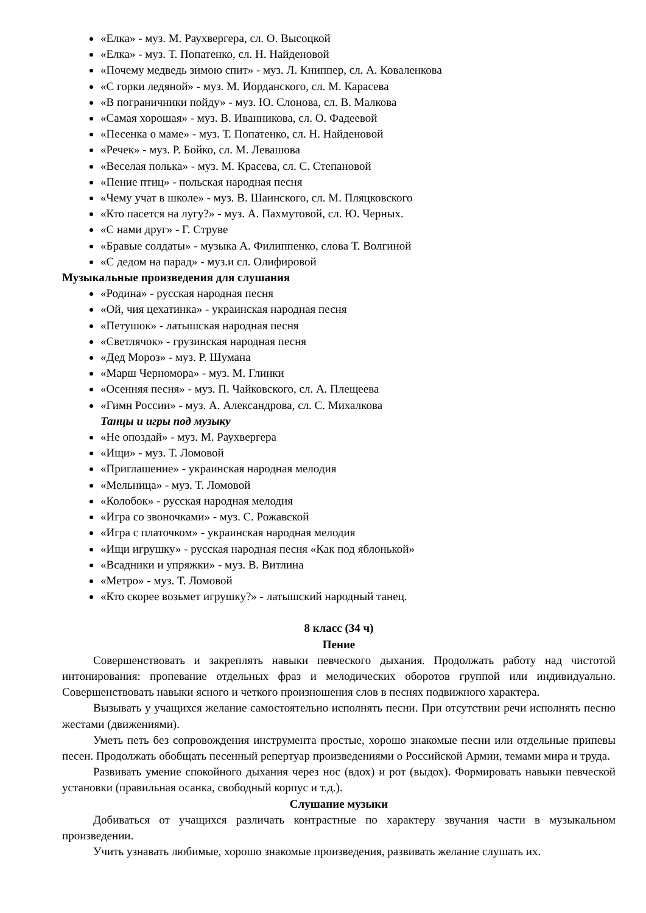«Елка» - муз. М. Раухвергера, сл. О. Высоцкой
«Елка» - муз. Т. Попатенко, сл. Н. Найденовой
«Почему медведь зимою спит» - муз. Л. Книппер, сл. А. Коваленкова
«С горки ледяной» - муз. М. Иорданского, сл. М. Карасева
«В пограничники пойду» - муз. Ю. Слонова, сл. В. Малкова
«Самая хорошая» - муз. В. Иванникова, сл. О. Фадеевой
«Песенка о маме» - муз. Т. Попатенко, сл. Н. Найденовой
«Речек» - муз. Р. Бойко, сл. М. Левашова
«Веселая полька» - муз. М. Красева, сл. С. Степановой
«Пение птиц» - польская народная песня
«Чему учат в школе» - муз. В. Шаинского, сл. М. Пляцковского
«Кто пасется на лугу?» - муз. А. Пахмутовой, сл. Ю. Черных.
«С нами друг» - Г. Струве
«Бравые солдаты» - музыка А. Филиппенко, слова Т. Волгиной
«С дедом на парад» - муз.и сл. Олифировой
Музыкальные произведения для слушания
«Родина» - русская народная песня
«Ой, чия цехатинка» - украинская народная песня
«Петушок» - латышская народная песня
«Светлячок» - грузинская народная песня
«Дед Мороз» - муз. Р. Шумана
«Марш Черномора» - муз. М. Глинки
«Осенняя песня» - муз. П. Чайковского, сл. А. Плещеева
«Гимн России» - муз. А. Александрова, сл. С. Михалкова
Танцы и игры под музыку
«Не опоздай» - муз. М. Раухвергера
«Ищи» - муз. Т. Ломовой
«Приглашение» - украинская народная мелодия
«Мельница» - муз. Т. Ломовой
«Колобок» - русская народная мелодия
«Игра со звоночками» - муз. С. Рожавской
«Игра с платочком» - украинская народная мелодия
«Ищи игрушку» - русская народная песня «Как под яблонькой»
«Всадники и упряжки» - муз. В. Витлина
«Метро» - муз. Т. Ломовой
«Кто скорее возьмет игрушку?» - латышский народный танец.
8 класс (34 ч)
Пение
Совершенствовать и закреплять навыки певческого дыхания. Продолжать работу над чистотой интонирования: пропевание отдельных фраз и мелодических оборотов группой или индивидуально. Совершенствовать навыки ясного и четкого произношения слов в песнях подвижного характера.
Вызывать у учащихся желание самостоятельно исполнять песни. При отсутствии речи исполнять песню жестами (движениями).
Уметь петь без сопровождения инструмента простые, хорошо знакомые песни или отдельные припевы песен. Продолжать обобщать песенный репертуар произведениями о Российской Армии, темами мира и труда.
Развивать умение спокойного дыхания через нос (вдох) и рот (выдох). Формировать навыки певческой установки (правильная осанка, свободный корпус и т.д.).
Слушание музыки
Добиваться от учащихся различать контрастные по характеру звучания части в музыкальном произведении.
Учить узнавать любимые, хорошо знакомые произведения, развивать желание слушать их.